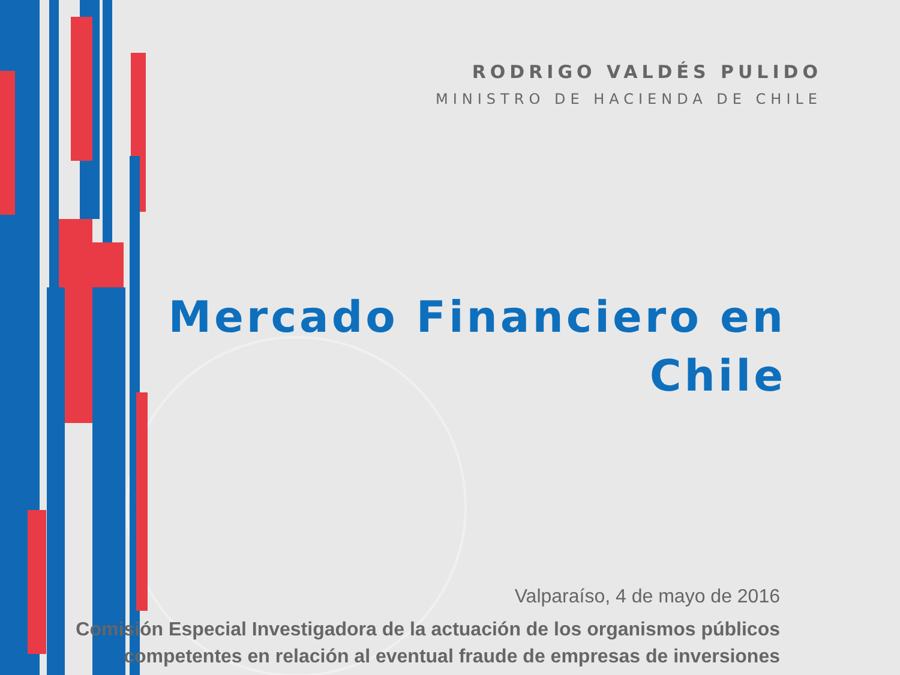RODRIGO VALDÉS PULIDO
MINISTRO DE HACIENDA DE CHILE
Mercado Financiero en
Chile
Valparaíso, 4 de mayo de 2016
Comisión Especial Investigadora de la actuación de los organismos públicos
competentes en relación al eventual fraude de empresas de inversiones